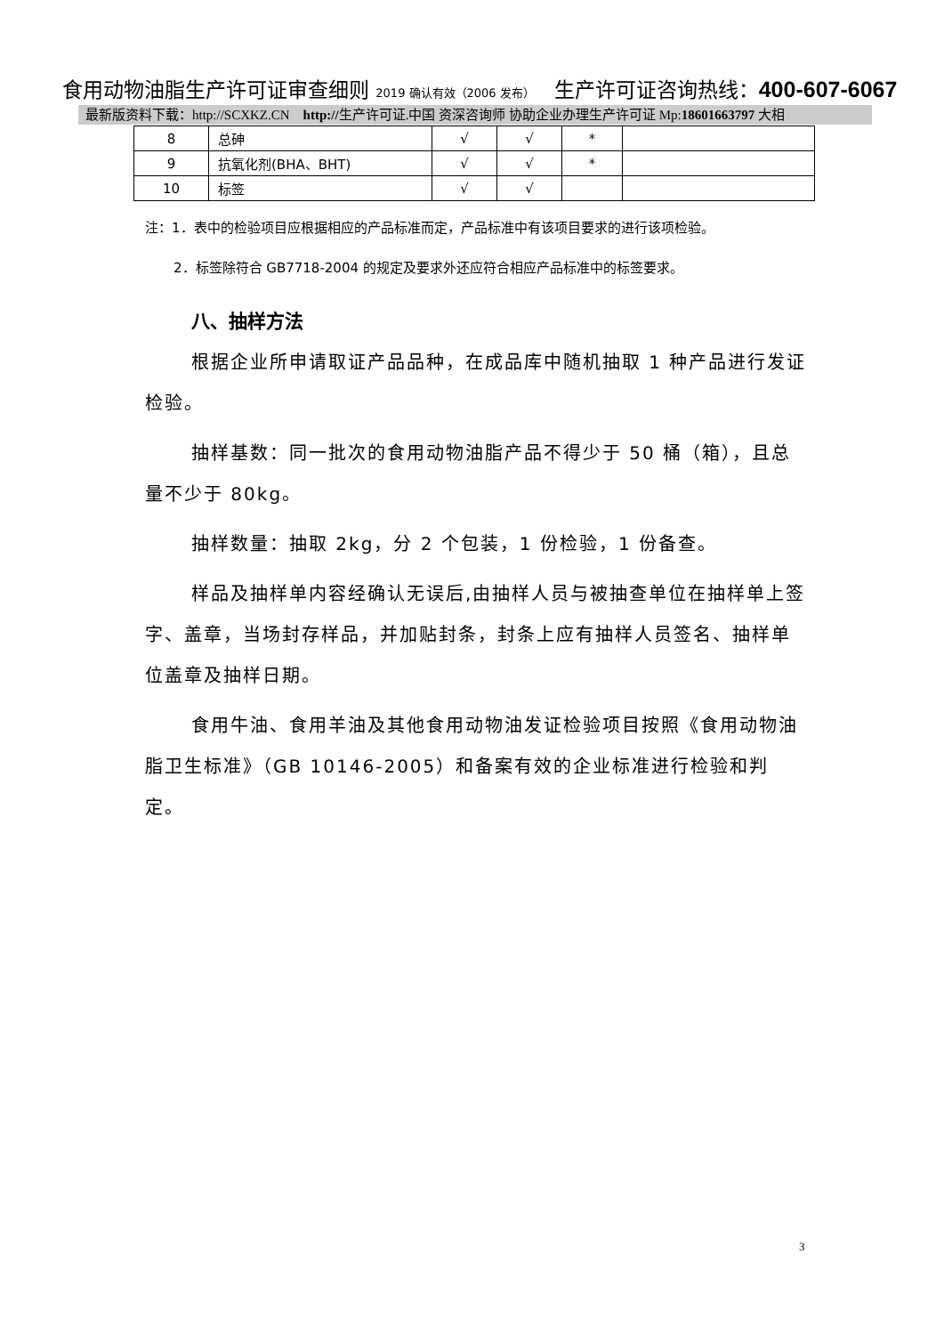食用动物油脂生产许可证审查细则 2019 确认有效（2006 发布） 生产许可证咨询热线：400-607-6067
最新版资料下载：http://SCXKZ.CN http://生产许可证.中国 资深咨询师 协助企业办理生产许可证 Mp:18601663797 大相
| 8 | 总砷 | √ | √ | * | |
| 9 | 抗氧化剂(BHA、BHT) | √ | √ | * | |
| 10 | 标签 | √ | √ | | |
注：1．表中的检验项目应根据相应的产品标准而定，产品标准中有该项目要求的进行该项检验。
2．标签除符合 GB7718-2004 的规定及要求外还应符合相应产品标准中的标签要求。
八、抽样方法
根据企业所申请取证产品品种，在成品库中随机抽取 1 种产品进行发证检验。
抽样基数：同一批次的食用动物油脂产品不得少于 50 桶（箱），且总量不少于 80kg。
抽样数量：抽取 2kg，分 2 个包装，1 份检验，1 份备查。
样品及抽样单内容经确认无误后,由抽样人员与被抽查单位在抽样单上签字、盖章，当场封存样品，并加贴封条，封条上应有抽样人员签名、抽样单位盖章及抽样日期。
食用牛油、食用羊油及其他食用动物油发证检验项目按照《食用动物油脂卫生标准》（GB 10146-2005）和备案有效的企业标准进行检验和判定。
3